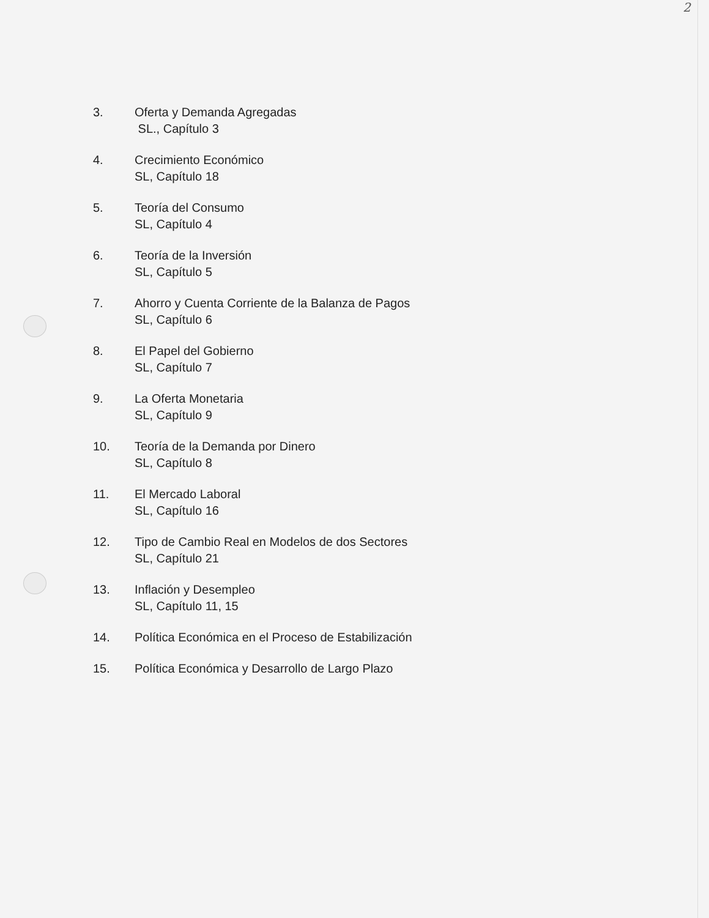2
3. Oferta y Demanda Agregadas
SL., Capítulo 3
4. Crecimiento Económico
SL, Capítulo 18
5. Teoría del Consumo
SL, Capítulo 4
6. Teoría de la Inversión
SL, Capítulo 5
7. Ahorro y Cuenta Corriente de la Balanza de Pagos
SL, Capítulo 6
8. El Papel del Gobierno
SL, Capítulo 7
9. La Oferta Monetaria
SL, Capítulo 9
10. Teoría de la Demanda por Dinero
SL, Capítulo 8
11. El Mercado Laboral
SL, Capítulo 16
12. Tipo de Cambio Real en Modelos de dos Sectores
SL, Capítulo 21
13. Inflación y Desempleo
SL, Capítulo 11, 15
14. Política Económica en el Proceso de Estabilización
15. Política Económica y Desarrollo de Largo Plazo